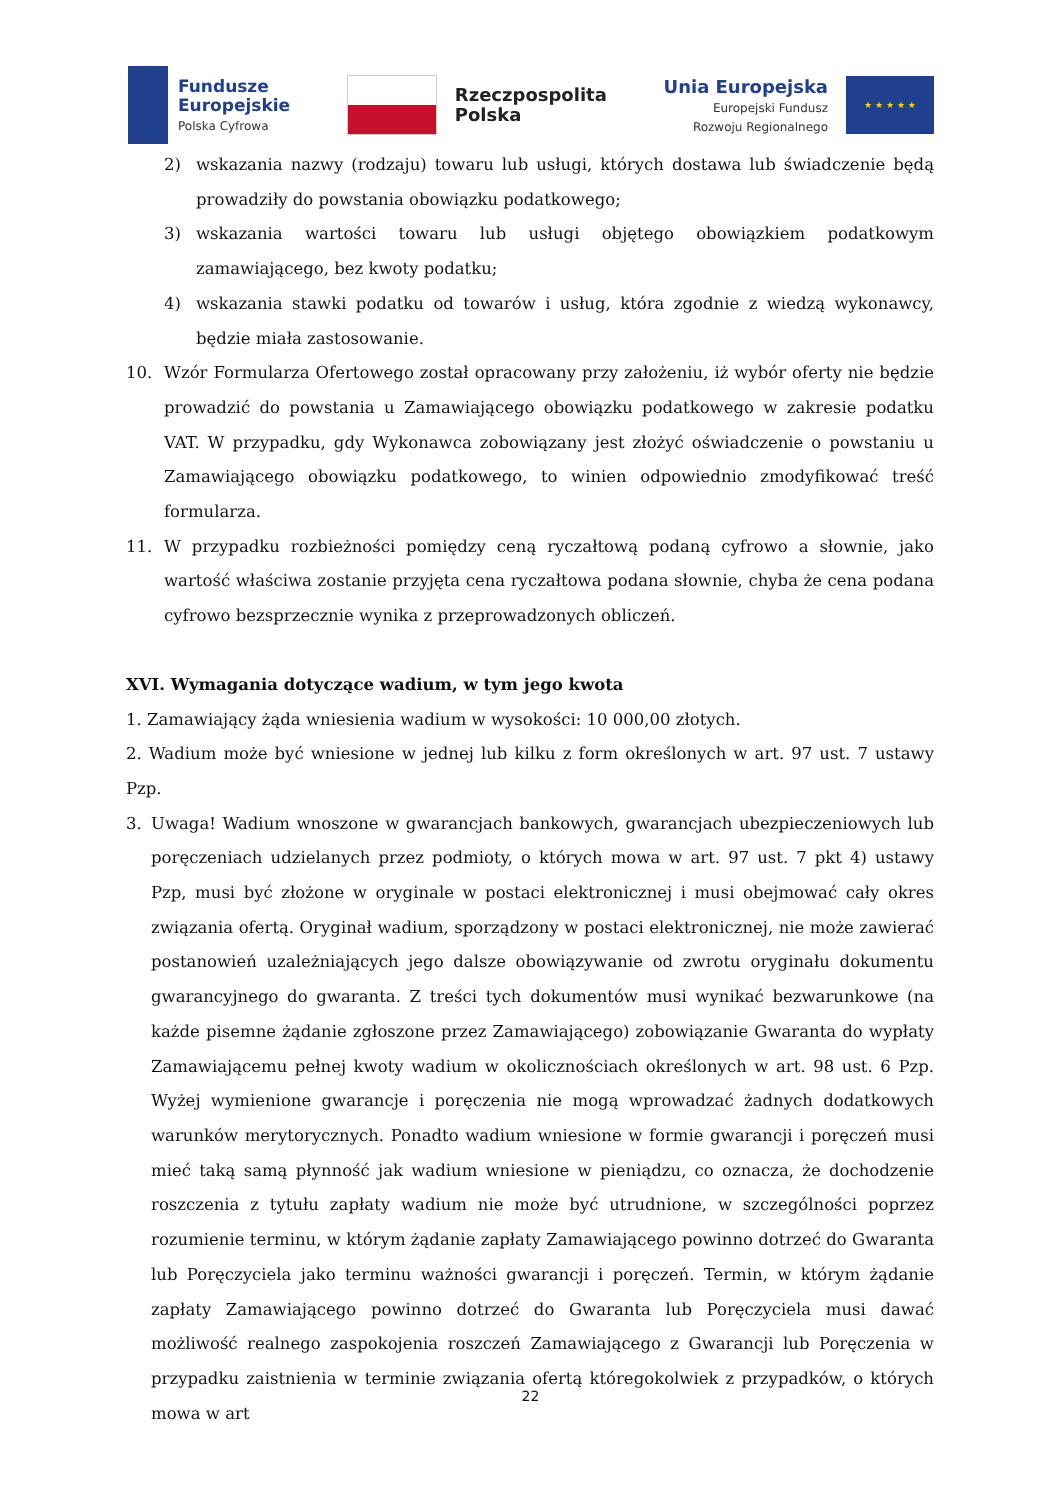Fundusze
Europejskie
Polska Cyfrowa
Rzeczpospolita
Polska
Unia Europejska
Europejski Fundusz
Rozwoju Regionalnego
★ ★ ★ ★ ★
2) wskazania nazwy (rodzaju) towaru lub usługi, których dostawa lub świadczenie będą prowadziły do powstania obowiązku podatkowego;
3) wskazania wartości towaru lub usługi objętego obowiązkiem podatkowym zamawiającego, bez kwoty podatku;
4) wskazania stawki podatku od towarów i usług, która zgodnie z wiedzą wykonawcy, będzie miała zastosowanie.
10. Wzór Formularza Ofertowego został opracowany przy założeniu, iż wybór oferty nie będzie prowadzić do powstania u Zamawiającego obowiązku podatkowego w zakresie podatku VAT. W przypadku, gdy Wykonawca zobowiązany jest złożyć oświadczenie o powstaniu u Zamawiającego obowiązku podatkowego, to winien odpowiednio zmodyfikować treść formularza.
11. W przypadku rozbieżności pomiędzy ceną ryczałtową podaną cyfrowo a słownie, jako wartość właściwa zostanie przyjęta cena ryczałtowa podana słownie, chyba że cena podana cyfrowo bezsprzecznie wynika z przeprowadzonych obliczeń.
XVI. Wymagania dotyczące wadium, w tym jego kwota
1. Zamawiający żąda wniesienia wadium w wysokości: 10 000,00 złotych.
2. Wadium może być wniesione w jednej lub kilku z form określonych w art. 97 ust. 7 ustawy Pzp.
3. Uwaga! Wadium wnoszone w gwarancjach bankowych, gwarancjach ubezpieczeniowych lub poręczeniach udzielanych przez podmioty, o których mowa w art. 97 ust. 7 pkt 4) ustawy Pzp, musi być złożone w oryginale w postaci elektronicznej i musi obejmować cały okres związania ofertą. Oryginał wadium, sporządzony w postaci elektronicznej, nie może zawierać postanowień uzależniających jego dalsze obowiązywanie od zwrotu oryginału dokumentu gwarancyjnego do gwaranta. Z treści tych dokumentów musi wynikać bezwarunkowe (na każde pisemne żądanie zgłoszone przez Zamawiającego) zobowiązanie Gwaranta do wypłaty Zamawiającemu pełnej kwoty wadium w okolicznościach określonych w art. 98 ust. 6 Pzp. Wyżej wymienione gwarancje i poręczenia nie mogą wprowadzać żadnych dodatkowych warunków merytorycznych. Ponadto wadium wniesione w formie gwarancji i poręczeń musi mieć taką samą płynność jak wadium wniesione w pieniądzu, co oznacza, że dochodzenie roszczenia z tytułu zapłaty wadium nie może być utrudnione, w szczególności poprzez rozumienie terminu, w którym żądanie zapłaty Zamawiającego powinno dotrzeć do Gwaranta lub Poręczyciela jako terminu ważności gwarancji i poręczeń. Termin, w którym żądanie zapłaty Zamawiającego powinno dotrzeć do Gwaranta lub Poręczyciela musi dawać możliwość realnego zaspokojenia roszczeń Zamawiającego z Gwarancji lub Poręczenia w przypadku zaistnienia w terminie związania ofertą któregokolwiek z przypadków, o których mowa w art
22